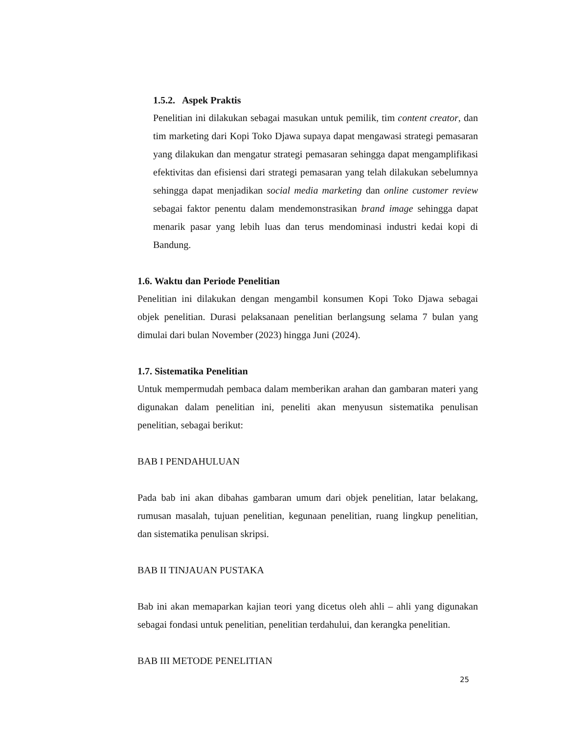1.5.2. Aspek Praktis
Penelitian ini dilakukan sebagai masukan untuk pemilik, tim content creator, dan tim marketing dari Kopi Toko Djawa supaya dapat mengawasi strategi pemasaran yang dilakukan dan mengatur strategi pemasaran sehingga dapat mengamplifikasi efektivitas dan efisiensi dari strategi pemasaran yang telah dilakukan sebelumnya sehingga dapat menjadikan social media marketing dan online customer review sebagai faktor penentu dalam mendemonstrasikan brand image sehingga dapat menarik pasar yang lebih luas dan terus mendominasi industri kedai kopi di Bandung.
1.6. Waktu dan Periode Penelitian
Penelitian ini dilakukan dengan mengambil konsumen Kopi Toko Djawa sebagai objek penelitian. Durasi pelaksanaan penelitian berlangsung selama 7 bulan yang dimulai dari bulan November (2023) hingga Juni (2024).
1.7. Sistematika Penelitian
Untuk mempermudah pembaca dalam memberikan arahan dan gambaran materi yang digunakan dalam penelitian ini, peneliti akan menyusun sistematika penulisan penelitian, sebagai berikut:
BAB I PENDAHULUAN
Pada bab ini akan dibahas gambaran umum dari objek penelitian, latar belakang, rumusan masalah, tujuan penelitian, kegunaan penelitian, ruang lingkup penelitian, dan sistematika penulisan skripsi.
BAB II TINJAUAN PUSTAKA
Bab ini akan memaparkan kajian teori yang dicetus oleh ahli – ahli yang digunakan sebagai fondasi untuk penelitian, penelitian terdahului, dan kerangka penelitian.
BAB III METODE PENELITIAN
25